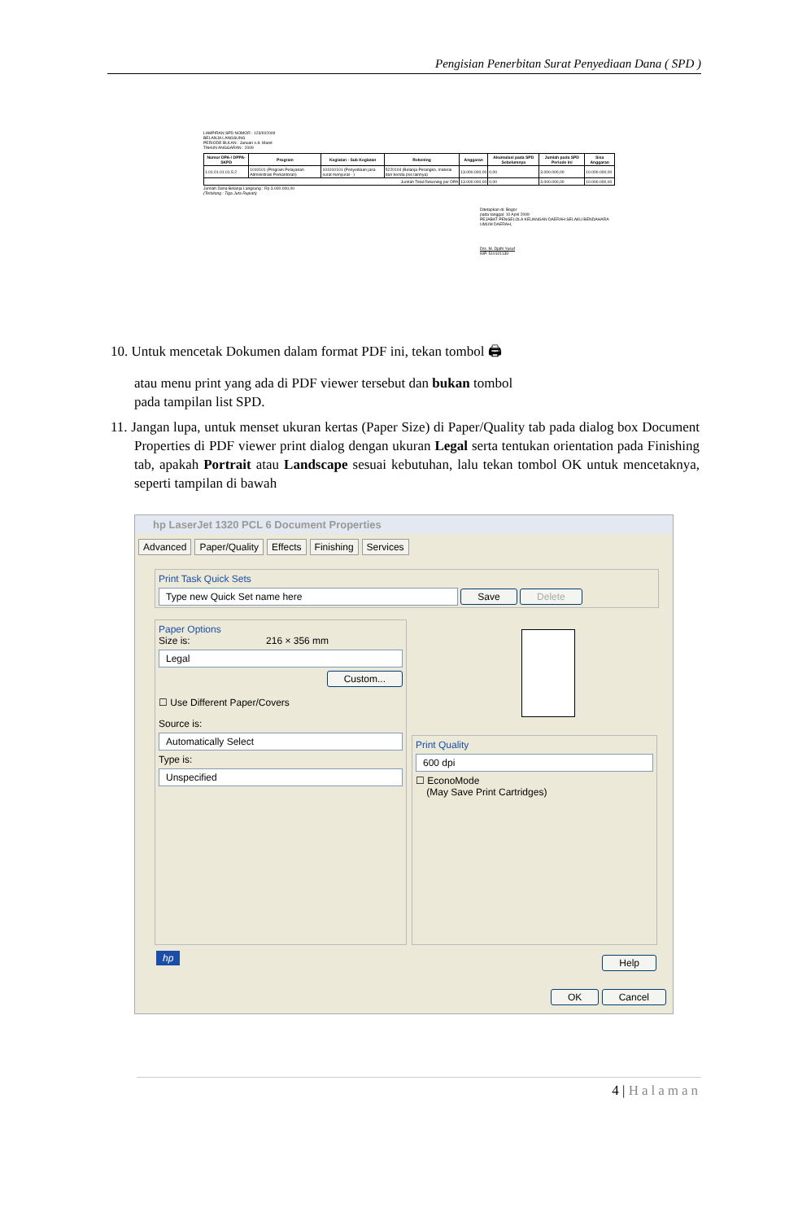Pengisian Penerbitan Surat Penyediaan Dana ( SPD )
LAMPIRAN SPD NOMOR : 123/III/2009
BELANJA LANGSUNG
PERIODE BULAN : Januari s.d. Maret
TAHUN ANGGARAN : 2009
| Nomor DPA-/ DPPA-SKPD | Program | Kegiatan - Sub Kegiatan | Rekening | Anggaran | Akumulasi pada SPD Sebelumnya | Jumlah pada SPD Periode ini | Sisa Anggaran |
| --- | --- | --- | --- | --- | --- | --- | --- |
| 1.01.01.01.01.5.2 | 1010101 (Program Pelayanan Administrasi Perkantoran) | 101010101 (Penyediaan jasa surat menyurat - ) | 5220104 (Belanja Perangko, materai dan benda pos lainnya) | 13.000.000,00 | 0,00 | 3.000.000,00 | 10.000.000,00 |
| Jumlah Total Rekening per DPA | | | | 13.000.000,00 | 0,00 | 3.000.000,00 | 10.000.000,00 |
Jumlah Dana Belanja Langsung : Rp 3.000.000,00
(Terbilang : Tiga Juta Rupiah)
Ditetapkan di: Bogor
pada tanggal: 10 April 2009
PEJABAT PENGELOLA KEUANGAN DAERAH SELAKU BENDAHARA UMUM DAERAH,
Drs. M. Djafri Yusuf
NIP. 510101139
10. Untuk mencetak Dokumen dalam format PDF ini, tekan tombol 🖨
atau menu print yang ada di PDF viewer tersebut dan bukan tombol
pada tampilan list SPD.
11. Jangan lupa, untuk menset ukuran kertas (Paper Size) di Paper/Quality tab pada dialog box Document Properties di PDF viewer print dialog dengan ukuran Legal serta tentukan orientation pada Finishing tab, apakah Portrait atau Landscape sesuai kebutuhan, lalu tekan tombol OK untuk mencetaknya, seperti tampilan di bawah
hp LaserJet 1320 PCL 6 Document Properties
Advanced Paper/Quality Effects Finishing Services
Print Task Quick Sets
Type new Quick Set name here Save Delete
Paper Options
Size is: 216 × 356 mm
Legal
Custom...
☐ Use Different Paper/Covers
Source is:
Automatically Select
Type is:
Unspecified
Print Quality
600 dpi
☐ EconoMode
(May Save Print Cartridges)
hp Help
OK Cancel
4 | Halaman